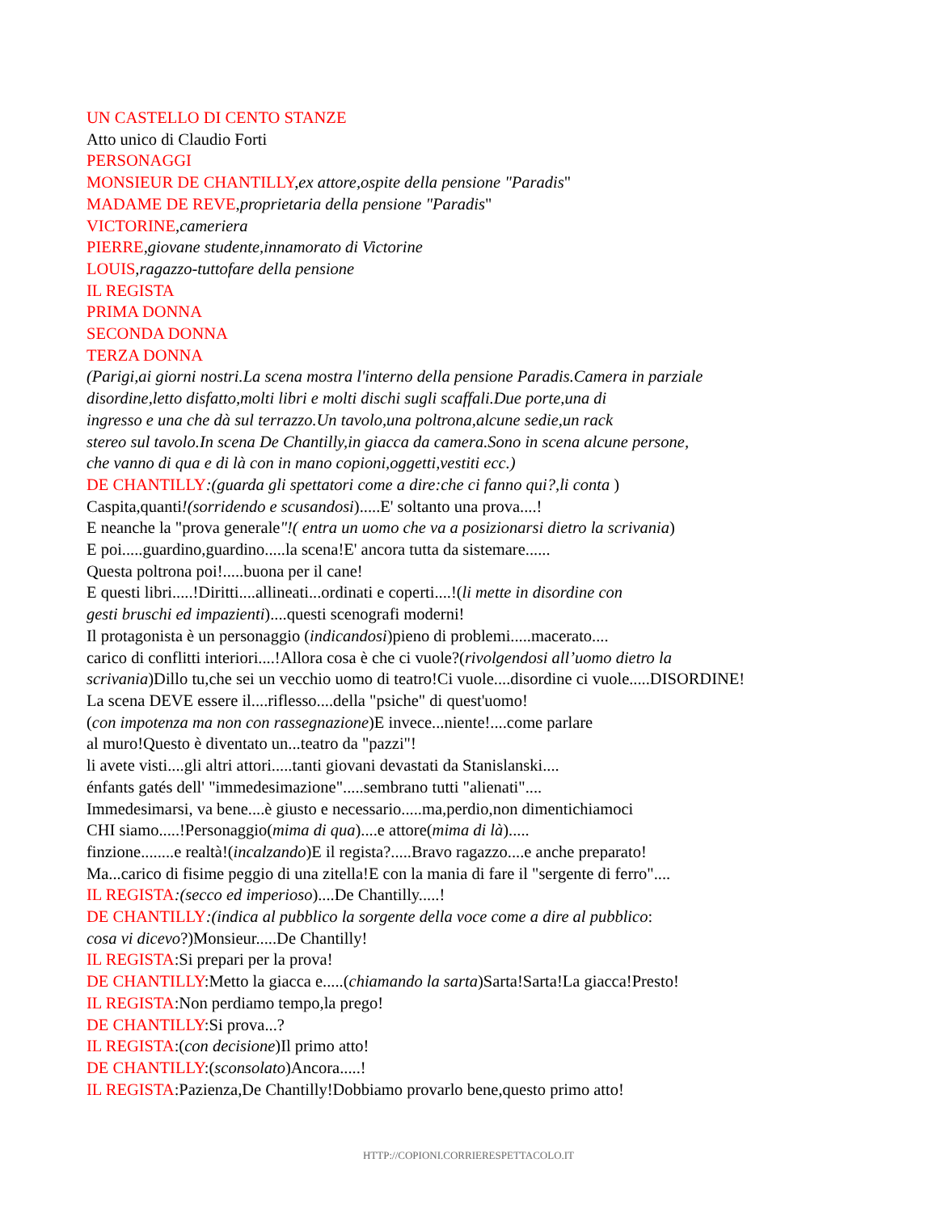UN CASTELLO DI CENTO STANZE
Atto unico di Claudio Forti
PERSONAGGI
MONSIEUR DE CHANTILLY,ex attore,ospite della pensione "Paradis"
MADAME DE REVE,proprietaria della pensione "Paradis"
VICTORINE,cameriera
PIERRE,giovane studente,innamorato di Victorine
LOUIS,ragazzo-tuttofare della pensione
IL REGISTA
PRIMA DONNA
SECONDA DONNA
TERZA DONNA
(Parigi,ai giorni nostri.La scena mostra l'interno della pensione Paradis.Camera in parziale
disordine,letto disfatto,molti libri e molti dischi sugli scaffali.Due porte,una di
ingresso e una che dà sul terrazzo.Un tavolo,una poltrona,alcune sedie,un rack
stereo sul tavolo.In scena De Chantilly,in giacca da camera.Sono in scena alcune persone,
che vanno di qua e di là con in mano copioni,oggetti,vestiti ecc.)
DE CHANTILLY:(guarda gli spettatori come a dire:che ci fanno qui?,li conta )
Caspita,quanti!(sorridendo e scusandosi).....E' soltanto una prova....!
E neanche la "prova generale"!( entra un uomo che va a posizionarsi dietro la scrivania)
E poi.....guardino,guardino.....la scena!E' ancora tutta da sistemare......
Questa poltrona poi!.....buona per il cane!
E questi libri.....!Diritti....allineati...ordinati e coperti....!(li mette in disordine con
gesti bruschi ed impazienti)....questi scenografi moderni!
Il protagonista è un personaggio (indicandosi)pieno di problemi.....macerato....
carico di conflitti interiori....!Allora cosa è che ci vuole?(rivolgendosi all’uomo dietro la
scrivania)Dillo tu,che sei un vecchio uomo di teatro!Ci vuole....disordine ci vuole.....DISORDINE!
La scena DEVE essere il....riflesso....della "psiche" di quest'uomo!
(con impotenza ma non con rassegnazione)E invece...niente!....come parlare
al muro!Questo è diventato un...teatro da "pazzi"!
li avete visti....gli altri attori.....tanti giovani devastati da Stanislanski....
énfants gatés dell' "immedesimazione".....sembrano tutti "alienati"....
Immedesimarsi, va bene....è giusto e necessario.....ma,perdio,non dimentichiamoci
CHI siamo.....!Personaggio(mima di qua)....e attore(mima di là).....
finzione........e realtà!(incalzando)E il regista?.....Bravo ragazzo....e anche preparato!
Ma...carico di fisime peggio di una zitella!E con la mania di fare il "sergente di ferro"....
IL REGISTA:(secco ed imperioso)....De Chantilly.....!
DE CHANTILLY:(indica al pubblico la sorgente della voce come a dire al pubblico:
cosa vi dicevo?)Monsieur.....De Chantilly!
IL REGISTA:Si prepari per la prova!
DE CHANTILLY:Metto la giacca e.....(chiamando la sarta)Sarta!Sarta!La giacca!Presto!
IL REGISTA:Non perdiamo tempo,la prego!
DE CHANTILLY:Si prova...?
IL REGISTA:(con decisione)Il primo atto!
DE CHANTILLY:(sconsolato)Ancora.....!
IL REGISTA:Pazienza,De Chantilly!Dobbiamo provarlo bene,questo primo atto!
HTTP://COPIONI.CORRIERESPETTACOLO.IT